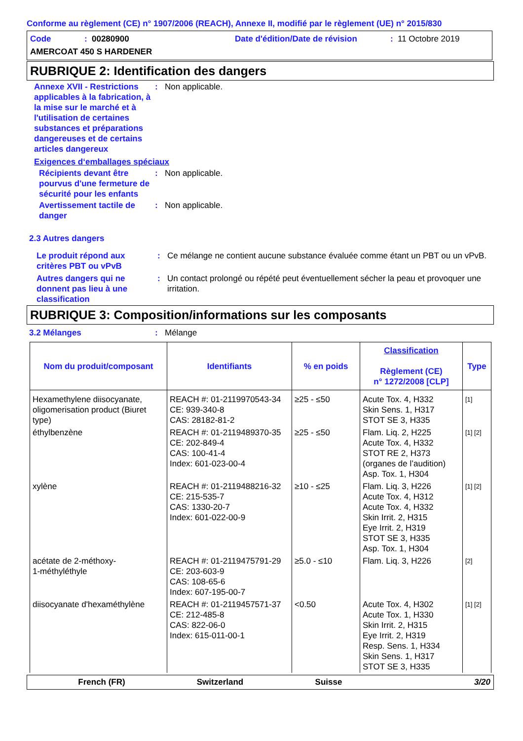Conforme au règlement (CE) n° 1907/2006 (REACH), Annexe II, modifié par le règlement (UE) n° 2015/830
Code: 00280900 Date d'édition/Date de révision: 11 Octobre 2019
AMERCOAT 450 S HARDENER
RUBRIQUE 2: Identification des dangers
Annexe XVII - Restrictions applicables à la fabrication, à la mise sur le marché et à l'utilisation de certaines substances et préparations dangereuses et de certains articles dangereux
: Non applicable.
Exigences d‘emballages spéciaux
Récipients devant être pourvus d'une fermeture de sécurité pour les enfants
: Non applicable.
Avertissement tactile de danger
: Non applicable.
2.3 Autres dangers
Le produit répond aux critères PBT ou vPvB
: Ce mélange ne contient aucune substance évaluée comme étant un PBT ou un vPvB.
Autres dangers qui ne donnent pas lieu à une classification
: Un contact prolongé ou répété peut éventuellement sécher la peau et provoquer une irritation.
RUBRIQUE 3: Composition/informations sur les composants
3.2 Mélanges : Mélange
| Nom du produit/composant | Identifiants | % en poids | Classification Règlement (CE) n° 1272/2008 [CLP] | Type |
| --- | --- | --- | --- | --- |
| Hexamethylene diisocyanate, oligomerisation product (Biuret type) | REACH #: 01-2119970543-34 CE: 939-340-8 CAS: 28182-81-2 | ≥25 - ≤50 | Acute Tox. 4, H332 Skin Sens. 1, H317 STOT SE 3, H335 | [1] |
| éthylbenzène | REACH #: 01-2119489370-35 CE: 202-849-4 CAS: 100-41-4 Index: 601-023-00-4 | ≥25 - ≤50 | Flam. Liq. 2, H225 Acute Tox. 4, H332 STOT RE 2, H373 (organes de l’audition) Asp. Tox. 1, H304 | [1] [2] |
| xylène | REACH #: 01-2119488216-32 CE: 215-535-7 CAS: 1330-20-7 Index: 601-022-00-9 | ≥10 - ≤25 | Flam. Liq. 3, H226 Acute Tox. 4, H312 Acute Tox. 4, H332 Skin Irrit. 2, H315 Eye Irrit. 2, H319 STOT SE 3, H335 Asp. Tox. 1, H304 | [1] [2] |
| acétate de 2-méthoxy- 1-méthyléthyle | REACH #: 01-2119475791-29 CE: 203-603-9 CAS: 108-65-6 Index: 607-195-00-7 | ≥5.0 - ≤10 | Flam. Liq. 3, H226 | [2] |
| diisocyanate d'hexaméthylène | REACH #: 01-2119457571-37 CE: 212-485-8 CAS: 822-06-0 Index: 615-011-00-1 | <0.50 | Acute Tox. 4, H302 Acute Tox. 1, H330 Skin Irrit. 2, H315 Eye Irrit. 2, H319 Resp. Sens. 1, H334 Skin Sens. 1, H317 STOT SE 3, H335 | [1] [2] |
French (FR) Switzerland Suisse 3/20